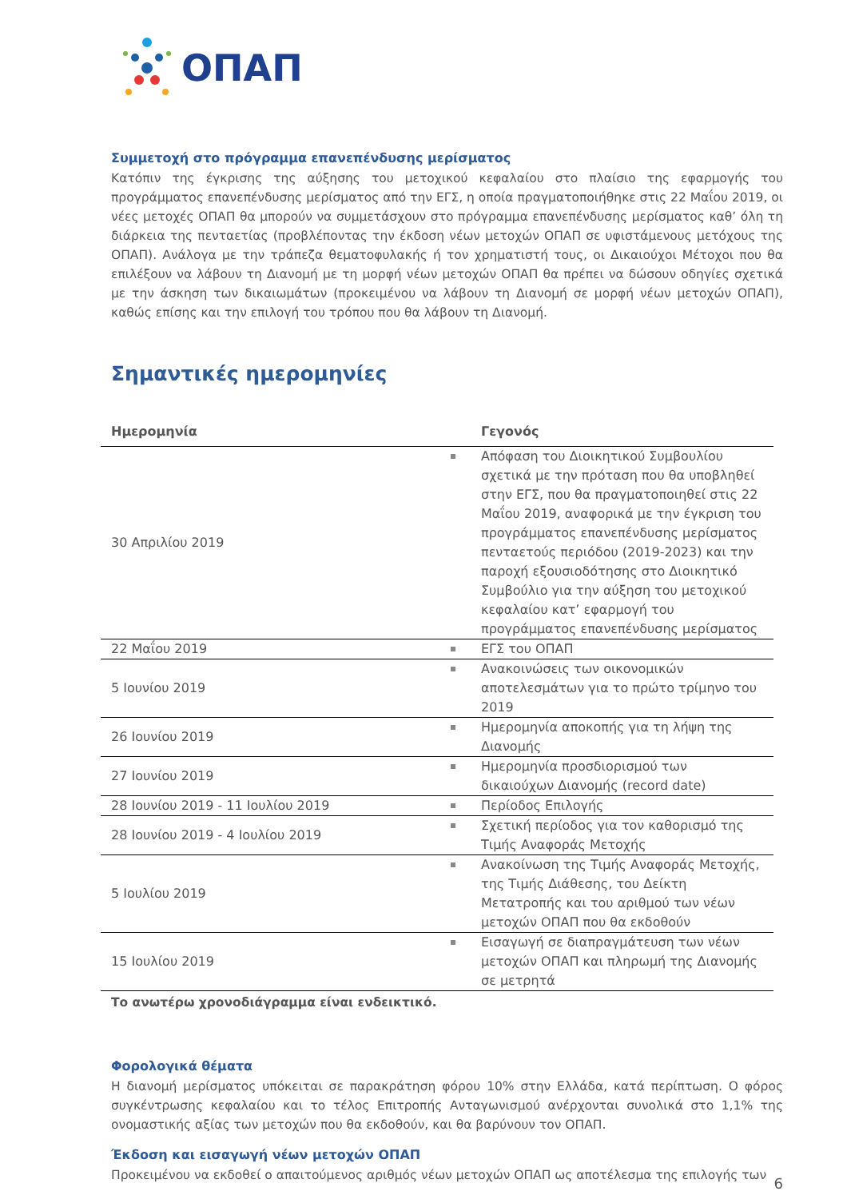ΟΠΑΠ
Συμμετοχή στο πρόγραμμα επανεπένδυσης μερίσματος
Κατόπιν της έγκρισης της αύξησης του μετοχικού κεφαλαίου στο πλαίσιο της εφαρμογής του προγράμματος επανεπένδυσης μερίσματος από την ΕΓΣ, η οποία πραγματοποιήθηκε στις 22 Μαΐου 2019, οι νέες μετοχές ΟΠΑΠ θα μπορούν να συμμετάσχουν στο πρόγραμμα επανεπένδυσης μερίσματος καθ’ όλη τη διάρκεια της πενταετίας (προβλέποντας την έκδοση νέων μετοχών ΟΠΑΠ σε υφιστάμενους μετόχους της ΟΠΑΠ). Ανάλογα με την τράπεζα θεματοφυλακής ή τον χρηματιστή τους, οι Δικαιούχοι Μέτοχοι που θα επιλέξουν να λάβουν τη Διανομή με τη μορφή νέων μετοχών ΟΠΑΠ θα πρέπει να δώσουν οδηγίες σχετικά με την άσκηση των δικαιωμάτων (προκειμένου να λάβουν τη Διανομή σε μορφή νέων μετοχών ΟΠΑΠ), καθώς επίσης και την επιλογή του τρόπου που θα λάβουν τη Διανομή.
Σημαντικές ημερομηνίες
| Ημερομηνία | Γεγονός |
| --- | --- |
| 30 Απριλίου 2019 | Απόφαση του Διοικητικού Συμβουλίου σχετικά με την πρόταση που θα υποβληθεί στην ΕΓΣ, που θα πραγματοποιηθεί στις 22 Μαΐου 2019, αναφορικά με την έγκριση του προγράμματος επανεπένδυσης μερίσματος πενταετούς περιόδου (2019-2023) και την παροχή εξουσιοδότησης στο Διοικητικό Συμβούλιο για την αύξηση του μετοχικού κεφαλαίου κατ’ εφαρμογή του προγράμματος επανεπένδυσης μερίσματος |
| 22 Μαΐου 2019 | ΕΓΣ του ΟΠΑΠ |
| 5 Ιουνίου 2019 | Ανακοινώσεις των οικονομικών αποτελεσμάτων για το πρώτο τρίμηνο του 2019 |
| 26 Ιουνίου 2019 | Ημερομηνία αποκοπής για τη λήψη της Διανομής |
| 27 Ιουνίου 2019 | Ημερομηνία προσδιορισμού των δικαιούχων Διανομής (record date) |
| 28 Ιουνίου 2019 - 11 Ιουλίου 2019 | Περίοδος Επιλογής |
| 28 Ιουνίου 2019 - 4 Ιουλίου 2019 | Σχετική περίοδος για τον καθορισμό της Τιμής Αναφοράς Μετοχής |
| 5 Ιουλίου 2019 | Ανακοίνωση της Τιμής Αναφοράς Μετοχής, της Τιμής Διάθεσης, του Δείκτη Μετατροπής και του αριθμού των νέων μετοχών ΟΠΑΠ που θα εκδοθούν |
| 15 Ιουλίου 2019 | Εισαγωγή σε διαπραγμάτευση των νέων μετοχών ΟΠΑΠ και πληρωμή της Διανομής σε μετρητά |
Το ανωτέρω χρονοδιάγραμμα είναι ενδεικτικό.
Φορολογικά θέματα
Η διανομή μερίσματος υπόκειται σε παρακράτηση φόρου 10% στην Ελλάδα, κατά περίπτωση. Ο φόρος συγκέντρωσης κεφαλαίου και το τέλος Επιτροπής Ανταγωνισμού ανέρχονται συνολικά στο 1,1% της ονομαστικής αξίας των μετοχών που θα εκδοθούν, και θα βαρύνουν τον ΟΠΑΠ.
Έκδοση και εισαγωγή νέων μετοχών ΟΠΑΠ
Προκειμένου να εκδοθεί ο απαιτούμενος αριθμός νέων μετοχών ΟΠΑΠ ως αποτέλεσμα της επιλογής των
6